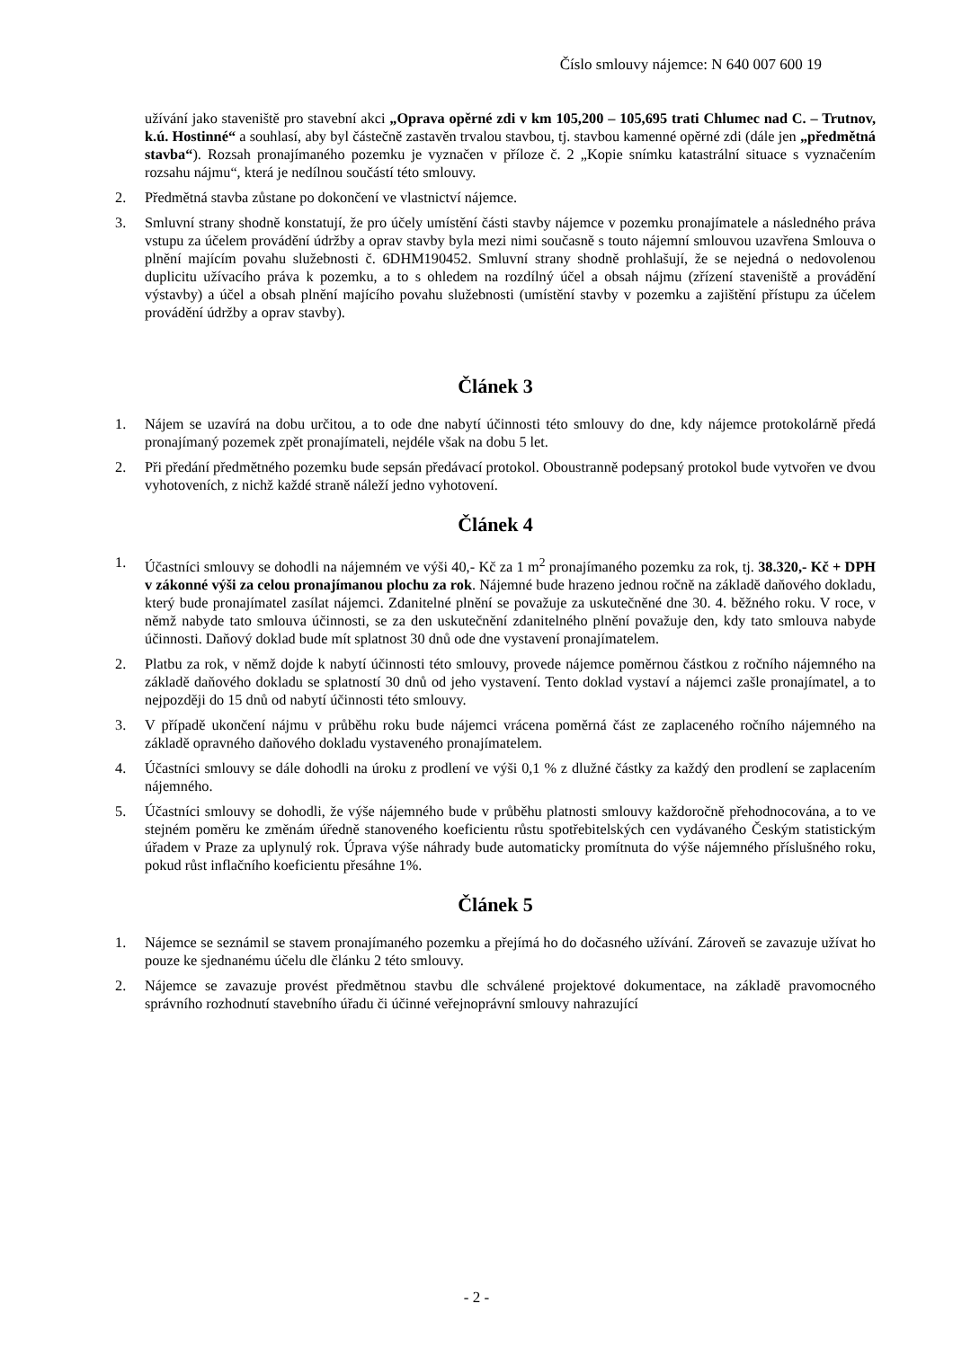Číslo smlouvy nájemce: N 640 007 600 19
užívání jako staveniště pro stavební akci „Oprava opěrné zdi v km 105,200 – 105,695 trati Chlumec nad C. – Trutnov, k.ú. Hostinné“ a souhlasí, aby byl částečně zastavěn trvalou stavbou, tj. stavbou kamenné opěrné zdi (dále jen „předmětná stavba“). Rozsah pronajímaného pozemku je vyznačen v příloze č. 2 „Kopie snímku katastrální situace s vyznačením rozsahu nájmu“, která je nedílnou součástí této smlouvy.
2. Předmětná stavba zůstane po dokončení ve vlastnictví nájemce.
3. Smluvní strany shodně konstatují, že pro účely umístění části stavby nájemce v pozemku pronajímatele a následného práva vstupu za účelem provádění údržby a oprav stavby byla mezi nimi současně s touto nájemní smlouvou uzavřena Smlouva o plnění majícím povahu služebnosti č. 6DHM190452. Smluvní strany shodně prohlašují, že se nejedná o nedovolenou duplicitu užívacího práva k pozemku, a to s ohledem na rozdílný účel a obsah nájmu (zřízení staveniště a provádění výstavby) a účel a obsah plnění majícího povahu služebnosti (umístění stavby v pozemku a zajištění přístupu za účelem provádění údržby a oprav stavby).
Článek 3
1. Nájem se uzavírá na dobu určitou, a to ode dne nabytí účinnosti této smlouvy do dne, kdy nájemce protokolárně předá pronajímaný pozemek zpět pronajímateli, nejdéle však na dobu 5 let.
2. Při předání předmětného pozemku bude sepsán předávací protokol. Oboustranně podepsaný protokol bude vytvořen ve dvou vyhotoveních, z nichž každé straně náleží jedno vyhotovení.
Článek 4
1. Účastníci smlouvy se dohodli na nájemném ve výši 40,- Kč za 1 m<sup>2</sup> pronajímaného pozemku za rok, tj. 38.320,- Kč + DPH v zákonné výši za celou pronajímanou plochu za rok. Nájemné bude hrazeno jednou ročně na základě daňového dokladu, který bude pronajímatel zasílat nájemci. Zdanitelné plnění se považuje za uskutečněné dne 30. 4. běžného roku. V roce, v němž nabyde tato smlouva účinnosti, se za den uskutečnění zdanitelného plnění považuje den, kdy tato smlouva nabyde účinnosti. Daňový doklad bude mít splatnost 30 dnů ode dne vystavení pronajímatelem.
2. Platbu za rok, v němž dojde k nabytí účinnosti této smlouvy, provede nájemce poměrnou částkou z ročního nájemného na základě daňového dokladu se splatností 30 dnů od jeho vystavení. Tento doklad vystaví a nájemci zašle pronajímatel, a to nejpozději do 15 dnů od nabytí účinnosti této smlouvy.
3. V případě ukončení nájmu v průběhu roku bude nájemci vrácena poměrná část ze zaplaceného ročního nájemného na základě opravného daňového dokladu vystaveného pronajímatelem.
4. Účastníci smlouvy se dále dohodli na úroku z prodlení ve výši 0,1 % z dlužné částky za každý den prodlení se zaplacením nájemného.
5. Účastníci smlouvy se dohodli, že výše nájemného bude v průběhu platnosti smlouvy každoročně přehodnocována, a to ve stejném poměru ke změnám úředně stanoveného koeficientu růstu spotřebitelských cen vydávaného Českým statistickým úřadem v Praze za uplynulý rok. Úprava výše náhrady bude automaticky promítnuta do výše nájemného příslušného roku, pokud růst inflačního koeficientu přesáhne 1%.
Článek 5
1. Nájemce se seznámil se stavem pronajímaného pozemku a přejímá ho do dočasného užívání. Zároveň se zavazuje užívat ho pouze ke sjednanému účelu dle článku 2 této smlouvy.
2. Nájemce se zavazuje provést předmětnou stavbu dle schválené projektové dokumentace, na základě pravomocného správního rozhodnutí stavebního úřadu či účinné veřejnoprávní smlouvy nahrazující
- 2 -